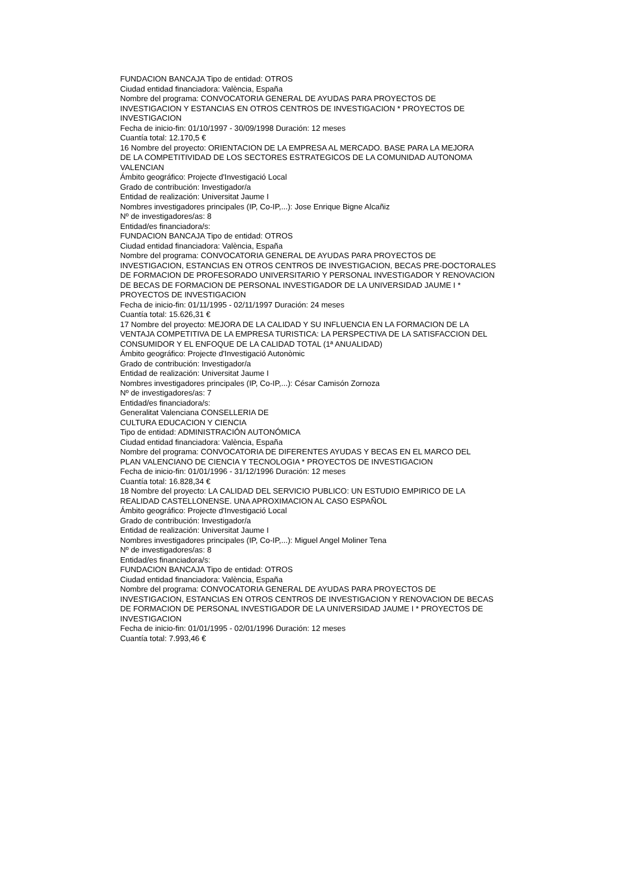FUNDACION BANCAJA Tipo de entidad: OTROS
Ciudad entidad financiadora: València, España
Nombre del programa: CONVOCATORIA GENERAL DE AYUDAS PARA PROYECTOS DE
INVESTIGACION Y ESTANCIAS EN OTROS CENTROS DE INVESTIGACION * PROYECTOS DE
INVESTIGACION
Fecha de inicio-fin: 01/10/1997 - 30/09/1998 Duración: 12 meses
Cuantía total: 12.170,5 €
16 Nombre del proyecto: ORIENTACION DE LA EMPRESA AL MERCADO. BASE PARA LA MEJORA
DE LA COMPETITIVIDAD DE LOS SECTORES ESTRATEGICOS DE LA COMUNIDAD AUTONOMA
VALENCIAN
Ámbito geográfico: Projecte d'Investigació Local
Grado de contribución: Investigador/a
Entidad de realización: Universitat Jaume I
Nombres investigadores principales (IP, Co-IP,...): Jose Enrique Bigne Alcañiz
Nº de investigadores/as: 8
Entidad/es financiadora/s:
FUNDACION BANCAJA Tipo de entidad: OTROS
Ciudad entidad financiadora: València, España
Nombre del programa: CONVOCATORIA GENERAL DE AYUDAS PARA PROYECTOS DE
INVESTIGACION, ESTANCIAS EN OTROS CENTROS DE INVESTIGACION, BECAS PRE-DOCTORALES
DE FORMACION DE PROFESORADO UNIVERSITARIO Y PERSONAL INVESTIGADOR Y RENOVACION
DE BECAS DE FORMACION DE PERSONAL INVESTIGADOR DE LA UNIVERSIDAD JAUME I *
PROYECTOS DE INVESTIGACION
Fecha de inicio-fin: 01/11/1995 - 02/11/1997 Duración: 24 meses
Cuantía total: 15.626,31 €
17 Nombre del proyecto: MEJORA DE LA CALIDAD Y SU INFLUENCIA EN LA FORMACION DE LA
VENTAJA COMPETITIVA DE LA EMPRESA TURISTICA: LA PERSPECTIVA DE LA SATISFACCION DEL
CONSUMIDOR Y EL ENFOQUE DE LA CALIDAD TOTAL (1ª ANUALIDAD)
Ámbito geográfico: Projecte d'Investigació Autonòmic
Grado de contribución: Investigador/a
Entidad de realización: Universitat Jaume I
Nombres investigadores principales (IP, Co-IP,...): César Camisón Zornoza
Nº de investigadores/as: 7
Entidad/es financiadora/s:
Generalitat Valenciana CONSELLERIA DE
CULTURA EDUCACION Y CIENCIA
Tipo de entidad: ADMINISTRACIÓN AUTONÓMICA
Ciudad entidad financiadora: València, España
Nombre del programa: CONVOCATORIA DE DIFERENTES AYUDAS Y BECAS EN EL MARCO DEL
PLAN VALENCIANO DE CIENCIA Y TECNOLOGIA * PROYECTOS DE INVESTIGACION
Fecha de inicio-fin: 01/01/1996 - 31/12/1996 Duración: 12 meses
Cuantía total: 16.828,34 €
18 Nombre del proyecto: LA CALIDAD DEL SERVICIO PUBLICO: UN ESTUDIO EMPIRICO DE LA
REALIDAD CASTELLONENSE. UNA APROXIMACION AL CASO ESPAÑOL
Ámbito geográfico: Projecte d'Investigació Local
Grado de contribución: Investigador/a
Entidad de realización: Universitat Jaume I
Nombres investigadores principales (IP, Co-IP,...): Miguel Angel Moliner Tena
Nº de investigadores/as: 8
Entidad/es financiadora/s:
FUNDACION BANCAJA Tipo de entidad: OTROS
Ciudad entidad financiadora: València, España
Nombre del programa: CONVOCATORIA GENERAL DE AYUDAS PARA PROYECTOS DE
INVESTIGACION, ESTANCIAS EN OTROS CENTROS DE INVESTIGACION Y RENOVACION DE BECAS
DE FORMACION DE PERSONAL INVESTIGADOR DE LA UNIVERSIDAD JAUME I * PROYECTOS DE
INVESTIGACION
Fecha de inicio-fin: 01/01/1995 - 02/01/1996 Duración: 12 meses
Cuantía total: 7.993,46 €